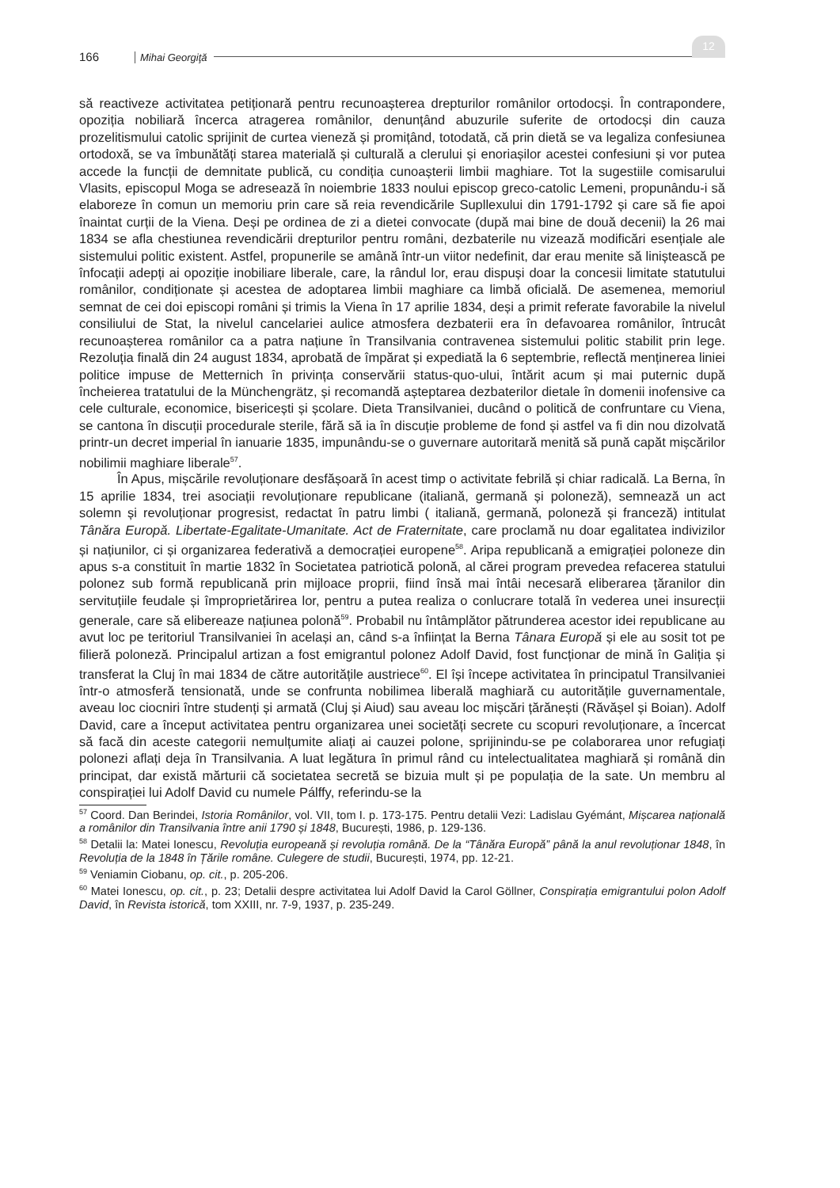166 Mihai Georgiţă
12
să reactiveze activitatea petiționară pentru recunoașterea drepturilor românilor ortodocși. În contrapondere, opoziția nobiliară încerca atragerea românilor, denunțând abuzurile suferite de ortodocși din cauza prozelitismului catolic sprijinit de curtea vieneză și promițând, totodată, că prin dietă se va legaliza confesiunea ortodoxă, se va îmbunătăți starea materială și culturală a clerului și enoriașilor acestei confesiuni și vor putea accede la funcții de demnitate publică, cu condiția cunoașterii limbii maghiare. Tot la sugestiile comisarului Vlasits, episcopul Moga se adresează în noiembrie 1833 noului episcop greco-catolic Lemeni, propunându-i să elaboreze în comun un memoriu prin care să reia revendicările Supllexului din 1791-1792 și care să fie apoi înaintat curții de la Viena. Deși pe ordinea de zi a dietei convocate (după mai bine de două decenii) la 26 mai 1834 se afla chestiunea revendicării drepturilor pentru români, dezbaterile nu vizează modificări esențiale ale sistemului politic existent. Astfel, propunerile se amână într-un viitor nedefinit, dar erau menite să liniștească pe înfocații adepți ai opoziție inobiliare liberale, care, la rândul lor, erau dispuși doar la concesii limitate statutului românilor, condiționate și acestea de adoptarea limbii maghiare ca limbă oficială. De asemenea, memoriul semnat de cei doi episcopi români și trimis la Viena în 17 aprilie 1834, deși a primit referate favorabile la nivelul consiliului de Stat, la nivelul cancelariei aulice atmosfera dezbaterii era în defavoarea românilor, întrucât recunoașterea românilor ca a patra națiune în Transilvania contravenea sistemului politic stabilit prin lege. Rezoluția finală din 24 august 1834, aprobată de împărat și expediată la 6 septembrie, reflectă menținerea liniei politice impuse de Metternich în privința conservării status-quo-ului, întărit acum și mai puternic după încheierea tratatului de la Münchengrätz, și recomandă așteptarea dezbaterilor dietale în domenii inofensive ca cele culturale, economice, bisericești și școlare. Dieta Transilvaniei, ducând o politică de confruntare cu Viena, se cantona în discuții procedurale sterile, fără să ia în discuție probleme de fond și astfel va fi din nou dizolvată printr-un decret imperial în ianuarie 1835, impunându-se o guvernare autoritară menită să pună capăt mișcărilor nobilimii maghiare liberale<sup>57</sup>.
În Apus, mișcările revoluționare desfășoară în acest timp o activitate febrilă și chiar radicală. La Berna, în 15 aprilie 1834, trei asociații revoluționare republicane (italiană, germană și poloneză), semnează un act solemn și revoluționar progresist, redactat în patru limbi ( italiană, germană, poloneză și franceză) intitulat Tânăra Europă. Libertate-Egalitate-Umanitate. Act de Fraternitate, care proclamă nu doar egalitatea indivizilor și națiunilor, ci și organizarea federativă a democrației europene<sup>58</sup>. Aripa republicană a emigrației poloneze din apus s-a constituit în martie 1832 în Societatea patriotică polonă, al cărei program prevedea refacerea statului polonez sub formă republicană prin mijloace proprii, fiind însă mai întâi necesară eliberarea țăranilor din servituțiile feudale și împroprietărirea lor, pentru a putea realiza o conlucrare totală în vederea unei insurecții generale, care să elibereaze națiunea polonă<sup>59</sup>. Probabil nu întâmplător pătrunderea acestor idei republicane au avut loc pe teritoriul Transilvaniei în același an, când s-a înființat la Berna Tânara Europă și ele au sosit tot pe filieră poloneză. Principalul artizan a fost emigrantul polonez Adolf David, fost funcționar de mină în Galiția și transferat la Cluj în mai 1834 de către autoritățile austriece<sup>60</sup>. El își începe activitatea în principatul Transilvaniei într-o atmosferă tensionată, unde se confrunta nobilimea liberală maghiară cu autoritățile guvernamentale, aveau loc ciocniri între studenți și armată (Cluj și Aiud) sau aveau loc mișcări țărănești (Răvășel și Boian). Adolf David, care a început activitatea pentru organizarea unei societăți secrete cu scopuri revoluționare, a încercat să facă din aceste categorii nemulțumite aliați ai cauzei polone, sprijinindu-se pe colaborarea unor refugiați polonezi aflați deja în Transilvania. A luat legătura în primul rând cu intelectualitatea maghiară și română din principat, dar există mărturii că societatea secretă se bizuia mult și pe populația de la sate. Un membru al conspirației lui Adolf David cu numele Pálffy, referindu-se la
<sup>57</sup> Coord. Dan Berindei, Istoria Românilor, vol. VII, tom I. p. 173-175. Pentru detalii Vezi: Ladislau Gyémánt, Mișcarea națională a românilor din Transilvania între anii 1790 și 1848, București, 1986, p. 129-136.
<sup>58</sup> Detalii la: Matei Ionescu, Revoluția europeană și revoluția română. De la “Tânăra Europă” până la anul revoluționar 1848, în Revoluția de la 1848 în Țările române. Culegere de studii, București, 1974, pp. 12-21.
<sup>59</sup> Veniamin Ciobanu, op. cit., p. 205-206.
<sup>60</sup> Matei Ionescu, op. cit., p. 23; Detalii despre activitatea lui Adolf David la Carol Göllner, Conspirația emigrantului polon Adolf David, în Revista istorică, tom XXIII, nr. 7-9, 1937, p. 235-249.